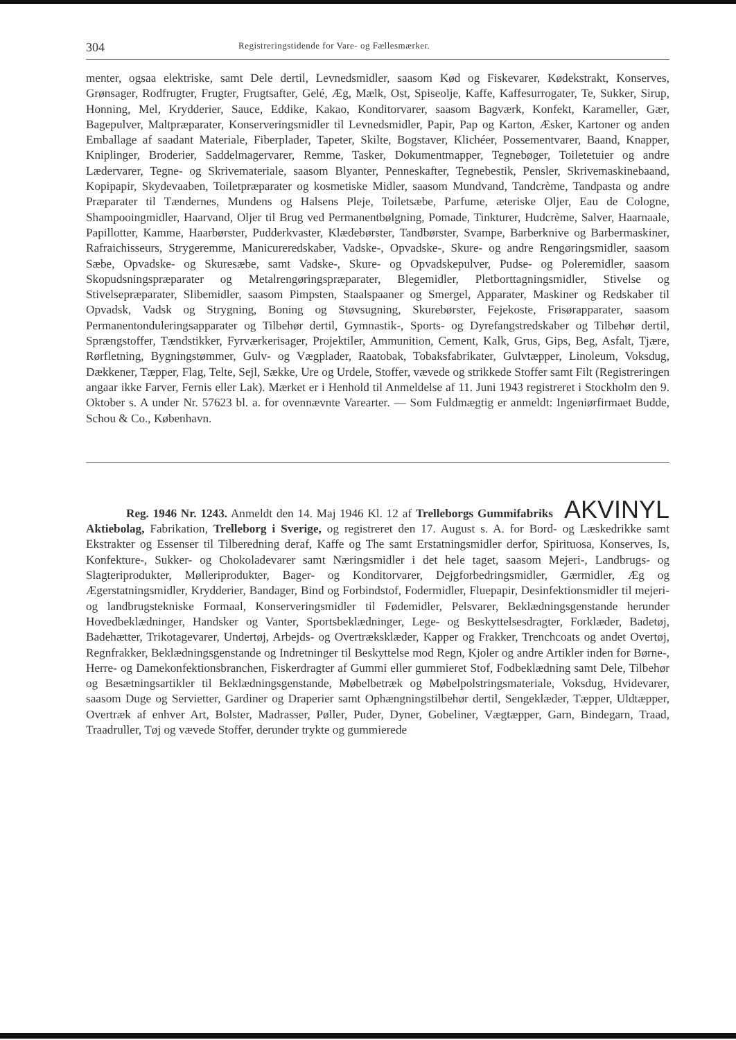304 Registreringstidende for Vare- og Fællesmærker.
menter, ogsaa elektriske, samt Dele dertil, Levnedsmidler, saasom Kød og Fiskevarer, Kødekstrakt, Konserves, Grønsager, Rodfrugter, Frugter, Frugtsafter, Gelé, Æg, Mælk, Ost, Spiseolje, Kaffe, Kaffesurrogater, Te, Sukker, Sirup, Honning, Mel, Krydderier, Sauce, Eddike, Kakao, Konditorvarer, saasom Bagværk, Konfekt, Karameller, Gær, Bagepulver, Maltpræparater, Konserveringsmidler til Levnedsmidler, Papir, Pap og Karton, Æsker, Kartoner og anden Emballage af saadant Materiale, Fiberplader, Tapeter, Skilte, Bogstaver, Klichéer, Possementvarer, Baand, Knapper, Kniplinger, Broderier, Saddelmagervarer, Remme, Tasker, Dokumentmapper, Tegnebøger, Toiletetuier og andre Lædervarer, Tegne- og Skrivemateriale, saasom Blyanter, Penneskafter, Tegnebestik, Pensler, Skrivemaskinebaand, Kopipapir, Skydevaaben, Toiletpræparater og kosmetiske Midler, saasom Mundvand, Tandcrème, Tandpasta og andre Præparater til Tændernes, Mundens og Halsens Pleje, Toiletsæbe, Parfume, æteriske Oljer, Eau de Cologne, Shampooingmidler, Haarvand, Oljer til Brug ved Permanentbølgning, Pomade, Tinkturer, Hudcrème, Salver, Haarnaale, Papillotter, Kamme, Haarbørster, Pudderkvaster, Klædebørster, Tandbørster, Svampe, Barberknive og Barbermaskiner, Rafraichisseurs, Strygeremme, Manicureredskaber, Vadske-, Opvadske-, Skure- og andre Rengøringsmidler, saasom Sæbe, Opvadske- og Skuresæbe, samt Vadske-, Skure- og Opvadskepulver, Pudse- og Poleremidler, saasom Skopudsningspræparater og Metalrengøringspræparater, Blegemidler, Pletborttagningsmidler, Stivelse og Stivelsepræparater, Slibemidler, saasom Pimpsten, Staalspaaner og Smergel, Apparater, Maskiner og Redskaber til Opvadsk, Vadsk og Strygning, Boning og Støvsugning, Skurebørster, Fejekoste, Frisørapparater, saasom Permanentonduleringsapparater og Tilbehør dertil, Gymnastik-, Sports- og Dyrefangstredskaber og Tilbehør dertil, Sprængstoffer, Tændstikker, Fyrværkerisager, Projektiler, Ammunition, Cement, Kalk, Grus, Gips, Beg, Asfalt, Tjære, Rørfletning, Bygningstømmer, Gulv- og Vægplader, Raatobak, Tobaksfabrikater, Gulvtæpper, Linoleum, Voksdug, Dækkener, Tæpper, Flag, Telte, Sejl, Sække, Ure og Urdele, Stoffer, vævede og strikkede Stoffer samt Filt (Registreringen angaar ikke Farver, Fernis eller Lak). Mærket er i Henhold til Anmeldelse af 11. Juni 1943 registreret i Stockholm den 9. Oktober s. A under Nr. 57623 bl. a. for ovennævnte Varearter. — Som Fuldmægtig er anmeldt: Ingeniørfirmaet Budde, Schou & Co., København.
AKVINYL Reg. 1946 Nr. 1243. Anmeldt den 14. Maj 1946 Kl. 12 af Trelleborgs Gummifabriks Aktiebolag, Fabrikation, Trelleborg i Sverige, og registreret den 17. August s. A. for Bord- og Læskedrikke samt Ekstrakter og Essenser til Tilberedning deraf, Kaffe og The samt Erstatningsmidler derfor, Spirituosa, Konserves, Is, Konfekture-, Sukker- og Chokoladevarer samt Næringsmidler i det hele taget, saasom Mejeri-, Landbrugs- og Slagteriprodukter, Mølleriprodukter, Bager- og Konditorvarer, Dejgforbedringsmidler, Gærmidler, Æg og Ægerstatningsmidler, Krydderier, Bandager, Bind og Forbindstof, Fodermidler, Fluepapir, Desinfektionsmidler til mejeri- og landbrugstekniske Formaal, Konserveringsmidler til Fødemidler, Pelsvarer, Beklædningsgenstande herunder Hovedbeklædninger, Handsker og Vanter, Sportsbeklædninger, Lege- og Beskyttelsesdragter, Forklæder, Badetøj, Badehætter, Trikotagevarer, Undertøj, Arbejds- og Overtræksklæder, Kapper og Frakker, Trenchcoats og andet Overtøj, Regnfrakker, Beklædningsgenstande og Indretninger til Beskyttelse mod Regn, Kjoler og andre Artikler inden for Børne-, Herre- og Damekonfektionsbranchen, Fiskerdragter af Gummi eller gummieret Stof, Fodbeklædning samt Dele, Tilbehør og Besætningsartikler til Beklædningsgenstande, Møbelbetræk og Møbelpolstringsmateriale, Voksdug, Hvidevarer, saasom Duge og Servietter, Gardiner og Draperier samt Ophængningstilbehør dertil, Sengeklæder, Tæpper, Uldtæpper, Overtræk af enhver Art, Bolster, Madrasser, Pøller, Puder, Dyner, Gobeliner, Vægtæpper, Garn, Bindegarn, Traad, Traadruller, Tøj og vævede Stoffer, derunder trykte og gummierede